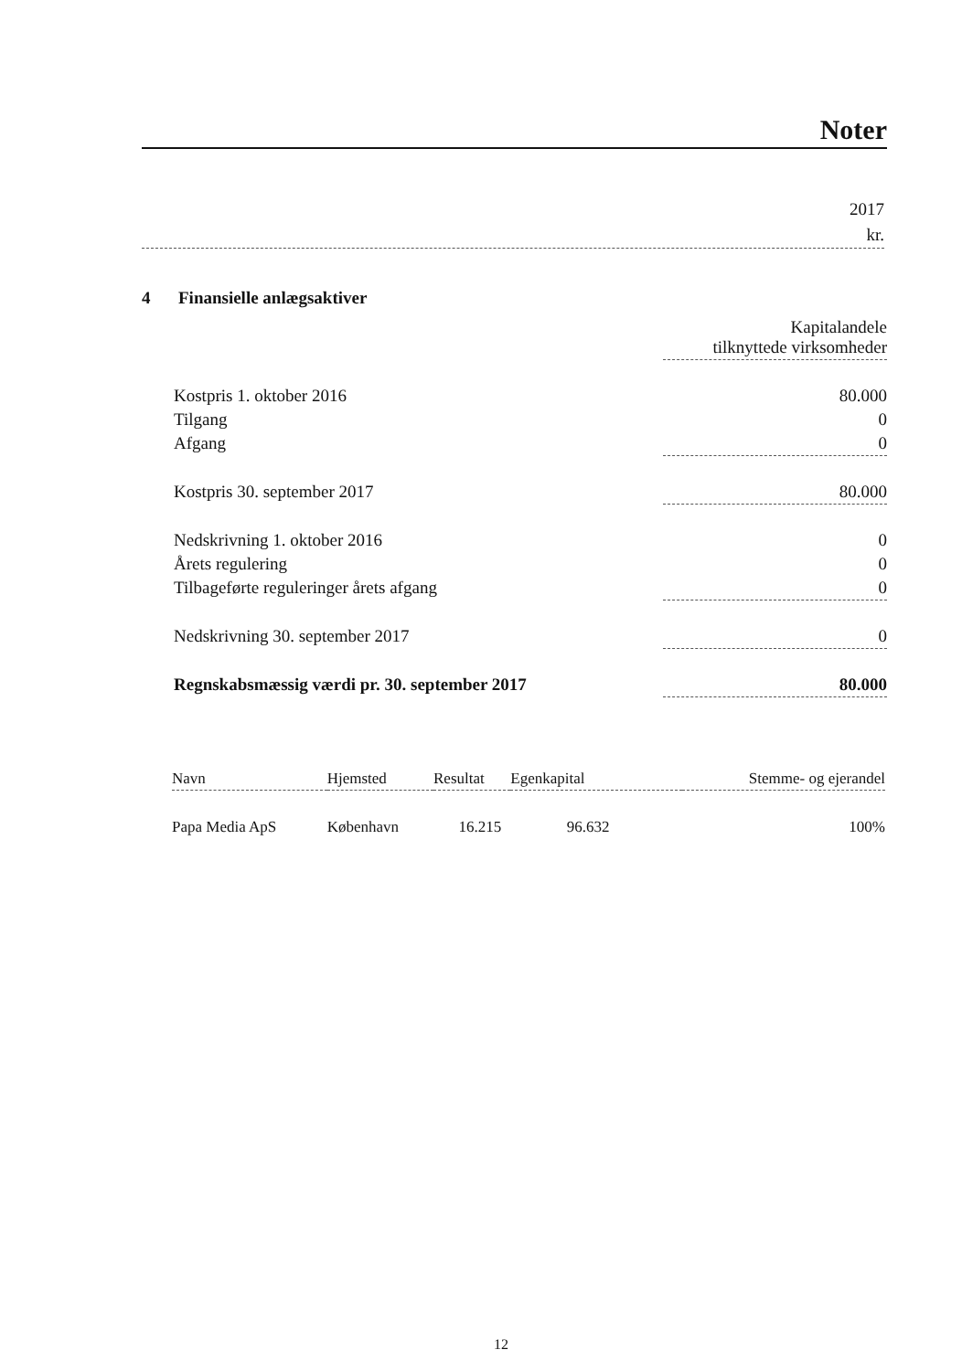Noter
2017
kr.
4 Finansielle anlægsaktiver
| | Kapitalandele tilknyttede virksomheder |
| Kostpris 1. oktober 2016 | 80.000 |
| Tilgang | 0 |
| Afgang | 0 |
| Kostpris 30. september 2017 | 80.000 |
| Nedskrivning 1. oktober 2016 | 0 |
| Årets regulering | 0 |
| Tilbageførte reguleringer årets afgang | 0 |
| Nedskrivning 30. september 2017 | 0 |
| Regnskabsmæssig værdi pr. 30. september 2017 | 80.000 |
| Navn | Hjemsted | Resultat | Egenkapital | Stemme- og ejerandel |
| --- | --- | --- | --- | --- |
| Papa Media ApS | København | 16.215 | 96.632 | 100% |
12